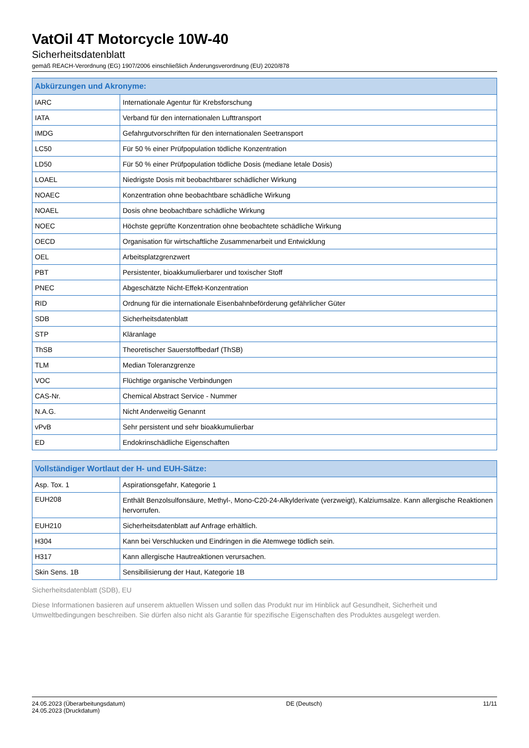VatOil 4T Motorcycle 10W-40
Sicherheitsdatenblatt
gemäß REACH-Verordnung (EG) 1907/2006 einschließlich Änderungsverordnung (EU) 2020/878
| Abkürzungen und Akronyme: | |
| --- | --- |
| IARC | Internationale Agentur für Krebsforschung |
| IATA | Verband für den internationalen Lufttransport |
| IMDG | Gefahrgutvorschriften für den internationalen Seetransport |
| LC50 | Für 50 % einer Prüfpopulation tödliche Konzentration |
| LD50 | Für 50 % einer Prüfpopulation tödliche Dosis (mediane letale Dosis) |
| LOAEL | Niedrigste Dosis mit beobachtbarer schädlicher Wirkung |
| NOAEC | Konzentration ohne beobachtbare schädliche Wirkung |
| NOAEL | Dosis ohne beobachtbare schädliche Wirkung |
| NOEC | Höchste geprüfte Konzentration ohne beobachtete schädliche Wirkung |
| OECD | Organisation für wirtschaftliche Zusammenarbeit und Entwicklung |
| OEL | Arbeitsplatzgrenzwert |
| PBT | Persistenter, bioakkumulierbarer und toxischer Stoff |
| PNEC | Abgeschätzte Nicht-Effekt-Konzentration |
| RID | Ordnung für die internationale Eisenbahnbeförderung gefährlicher Güter |
| SDB | Sicherheitsdatenblatt |
| STP | Kläranlage |
| ThSB | Theoretischer Sauerstoffbedarf (ThSB) |
| TLM | Median Toleranzgrenze |
| VOC | Flüchtige organische Verbindungen |
| CAS-Nr. | Chemical Abstract Service - Nummer |
| N.A.G. | Nicht Anderweitig Genannt |
| vPvB | Sehr persistent und sehr bioakkumulierbar |
| ED | Endokrinschädliche Eigenschaften |
| Vollständiger Wortlaut der H- und EUH-Sätze: | |
| --- | --- |
| Asp. Tox. 1 | Aspirationsgefahr, Kategorie 1 |
| EUH208 | Enthält Benzolsulfonsäure, Methyl-, Mono-C20-24-Alkylderivate (verzweigt), Kalziumsalze. Kann allergische Reaktionen hervorrufen. |
| EUH210 | Sicherheitsdatenblatt auf Anfrage erhältlich. |
| H304 | Kann bei Verschlucken und Eindringen in die Atemwege tödlich sein. |
| H317 | Kann allergische Hautreaktionen verursachen. |
| Skin Sens. 1B | Sensibilisierung der Haut, Kategorie 1B |
Sicherheitsdatenblatt (SDB), EU
Diese Informationen basieren auf unserem aktuellen Wissen und sollen das Produkt nur im Hinblick auf Gesundheit, Sicherheit und Umweltbedingungen beschreiben. Sie dürfen also nicht als Garantie für spezifische Eigenschaften des Produktes ausgelegt werden.
24.05.2023 (Überarbeitungsdatum)
24.05.2023 (Druckdatum)
DE (Deutsch) 11/11